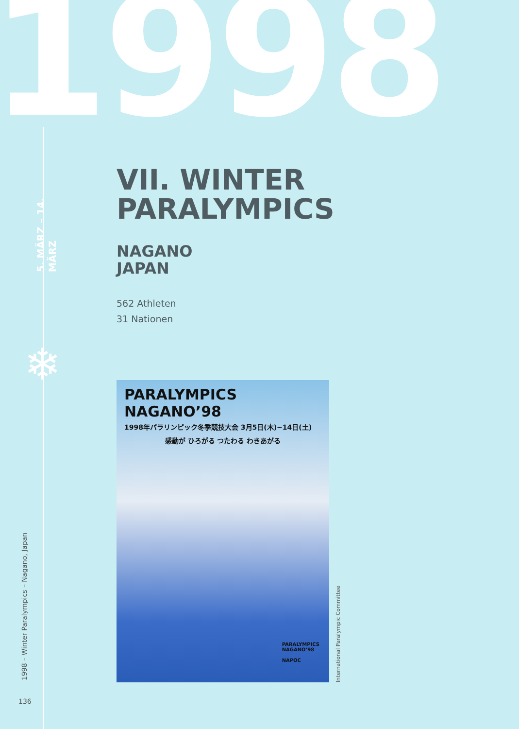1998
5. MÄRZ – 14. MÄRZ
❄
VII. WINTER
PARALYMPICS
NAGANO
JAPAN
562 Athleten
31 Nationen
PARALYMPICS NAGANO’98
1998年パラリンピック冬季競技大会 3月5日(木)~14日(土)
感動が ひろがる つたわる わきあがる
PARALYMPICS
NAGANO’98
NAPOC
International Paralympic Committee
1998 – Winter Paralympics – Nagano, Japan
136